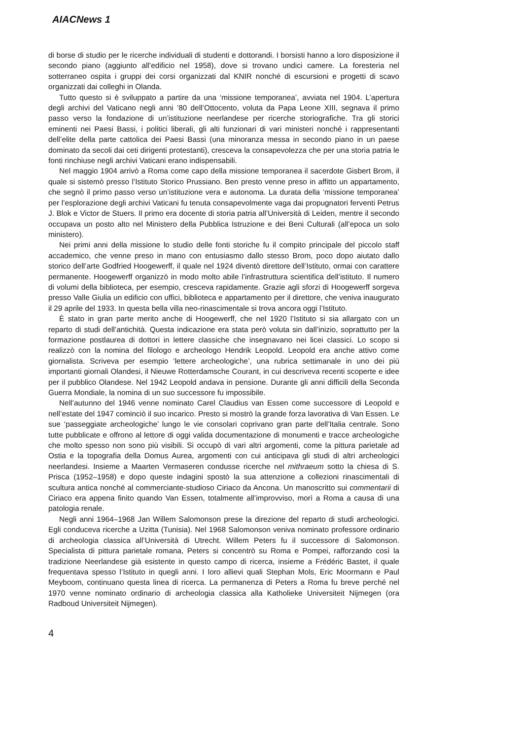AIACNews 1
di borse di studio per le ricerche individuali di studenti e dottorandi. I borsisti hanno a loro disposizione il secondo piano (aggiunto all’edificio nel 1958), dove si trovano undici camere. La foresteria nel sotterraneo ospita i gruppi dei corsi organizzati dal KNIR nonché di escursioni e progetti di scavo organizzati dai colleghi in Olanda.
Tutto questo si è sviluppato a partire da una ‘missione temporanea’, avviata nel 1904. L’apertura degli archivi del Vaticano negli anni ’80 dell’Ottocento, voluta da Papa Leone XIII, segnava il primo passo verso la fondazione di un’istituzione neerlandese per ricerche storiografiche. Tra gli storici eminenti nei Paesi Bassi, i politici liberali, gli alti funzionari di vari ministeri nonché i rappresentanti dell’elite della parte cattolica dei Paesi Bassi (una minoranza messa in secondo piano in un paese dominato da secoli dai ceti dirigenti protestanti), cresceva la consapevolezza che per una storia patria le fonti rinchiuse negli archivi Vaticani erano indispensabili.
Nel maggio 1904 arrivò a Roma come capo della missione temporanea il sacerdote Gisbert Brom, il quale si sistemò presso l’Istituto Storico Prussiano. Ben presto venne preso in affitto un appartamento, che segnò il primo passo verso un’istituzione vera e autonoma. La durata della ‘missione temporanea’ per l’esplorazione degli archivi Vaticani fu tenuta consapevolmente vaga dai propugnatori ferventi Petrus J. Blok e Victor de Stuers. Il primo era docente di storia patria all’Università di Leiden, mentre il secondo occupava un posto alto nel Ministero della Pubblica Istruzione e dei Beni Culturali (all’epoca un solo ministero).
Nei primi anni della missione lo studio delle fonti storiche fu il compito principale del piccolo staff accademico, che venne preso in mano con entusiasmo dallo stesso Brom, poco dopo aiutato dallo storico dell’arte Godfried Hoogewerff, il quale nel 1924 diventò direttore dell’Istituto, ormai con carattere permanente. Hoogewerff organizzò in modo molto abile l’infrastruttura scientifica dell’istituto. Il numero di volumi della biblioteca, per esempio, cresceva rapidamente. Grazie agli sforzi di Hoogewerff sorgeva presso Valle Giulia un edificio con uffici, biblioteca e appartamento per il direttore, che veniva inaugurato il 29 aprile del 1933. In questa bella villa neo-rinascimentale si trova ancora oggi l’Istituto.
È stato in gran parte merito anche di Hoogewerff, che nel 1920 l’Istituto si sia allargato con un reparto di studi dell’antichità. Questa indicazione era stata però voluta sin dall’inizio, soprattutto per la formazione postlaurea di dottori in lettere classiche che insegnavano nei licei classici. Lo scopo si realizzò con la nomina del filologo e archeologo Hendrik Leopold. Leopold era anche attivo come giornalista. Scriveva per esempio ‘lettere archeologiche’, una rubrica settimanale in uno dei più importanti giornali Olandesi, il Nieuwe Rotterdamsche Courant, in cui descriveva recenti scoperte e idee per il pubblico Olandese. Nel 1942 Leopold andava in pensione. Durante gli anni difficili della Seconda Guerra Mondiale, la nomina di un suo successore fu impossibile.
Nell’autunno del 1946 venne nominato Carel Claudius van Essen come successore di Leopold e nell’estate del 1947 cominciò il suo incarico. Presto si mostrò la grande forza lavorativa di Van Essen. Le sue ‘passeggiate archeologiche’ lungo le vie consolari coprivano gran parte dell’Italia centrale. Sono tutte pubblicate e offrono al lettore di oggi valida documentazione di monumenti e tracce archeologiche che molto spesso non sono più visibili. Si occupò di vari altri argomenti, come la pittura parietale ad Ostia e la topografia della Domus Aurea, argomenti con cui anticipava gli studi di altri archeologici neerlandesi. Insieme a Maarten Vermaseren condusse ricerche nel mithraeum sotto la chiesa di S. Prisca (1952–1958) e dopo queste indagini spostò la sua attenzione a collezioni rinascimentali di scultura antica nonché al commerciante-studioso Ciriaco da Ancona. Un manoscritto sui commentarii di Ciriaco era appena finito quando Van Essen, totalmente all’improvviso, morì a Roma a causa di una patologia renale.
Negli anni 1964–1968 Jan Willem Salomonson prese la direzione del reparto di studi archeologici. Egli conduceva ricerche a Uzitta (Tunisia). Nel 1968 Salomonson veniva nominato professore ordinario di archeologia classica all’Università di Utrecht. Willem Peters fu il successore di Salomonson. Specialista di pittura parietale romana, Peters si concentrò su Roma e Pompei, rafforzando così la tradizione Neerlandese già esistente in questo campo di ricerca, insieme a Frédéric Bastet, il quale frequentava spesso l’Istituto in quegli anni. I loro allievi quali Stephan Mols, Eric Moormann e Paul Meyboom, continuano questa linea di ricerca. La permanenza di Peters a Roma fu breve perché nel 1970 venne nominato ordinario di archeologia classica alla Katholieke Universiteit Nijmegen (ora Radboud Universiteit Nijmegen).
4